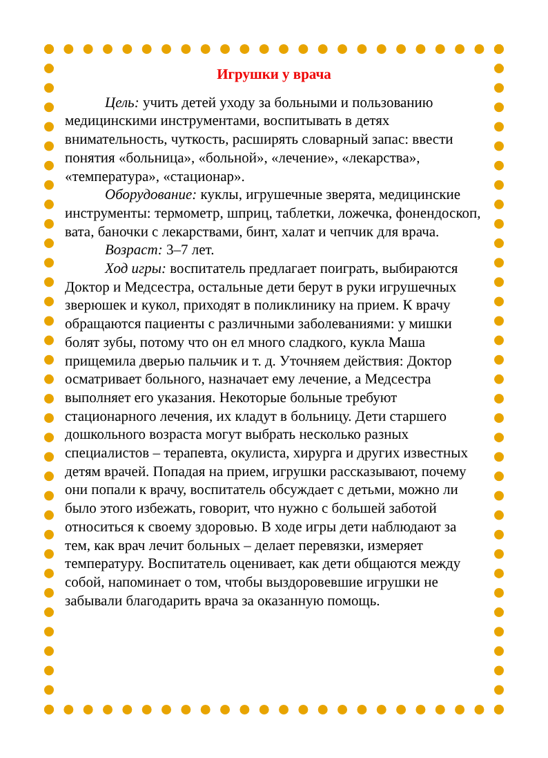Игрушки у врача
Цель: учить детей уходу за больными и пользованию медицинскими инструментами, воспитывать в детях внимательность, чуткость, расширять словарный запас: ввести понятия «больница», «больной», «лечение», «лекарства», «температура», «стационар».
Оборудование: куклы, игрушечные зверята, медицинские инструменты: термометр, шприц, таблетки, ложечка, фонендоскоп, вата, баночки с лекарствами, бинт, халат и чепчик для врача.
Возраст: 3–7 лет.
Ход игры: воспитатель предлагает поиграть, выбираются Доктор и Медсестра, остальные дети берут в руки игрушечных зверюшек и кукол, приходят в поликлинику на прием. К врачу обращаются пациенты с различными заболеваниями: у мишки болят зубы, потому что он ел много сладкого, кукла Маша прищемила дверью пальчик и т. д. Уточняем действия: Доктор осматривает больного, назначает ему лечение, а Медсестра выполняет его указания. Некоторые больные требуют стационарного лечения, их кладут в больницу. Дети старшего дошкольного возраста могут выбрать несколько разных специалистов – терапевта, окулиста, хирурга и других известных детям врачей. Попадая на прием, игрушки рассказывают, почему они попали к врачу, воспитатель обсуждает с детьми, можно ли было этого избежать, говорит, что нужно с большей заботой относиться к своему здоровью. В ходе игры дети наблюдают за тем, как врач лечит больных – делает перевязки, измеряет температуру. Воспитатель оценивает, как дети общаются между собой, напоминает о том, чтобы выздоровевшие игрушки не забывали благодарить врача за оказанную помощь.